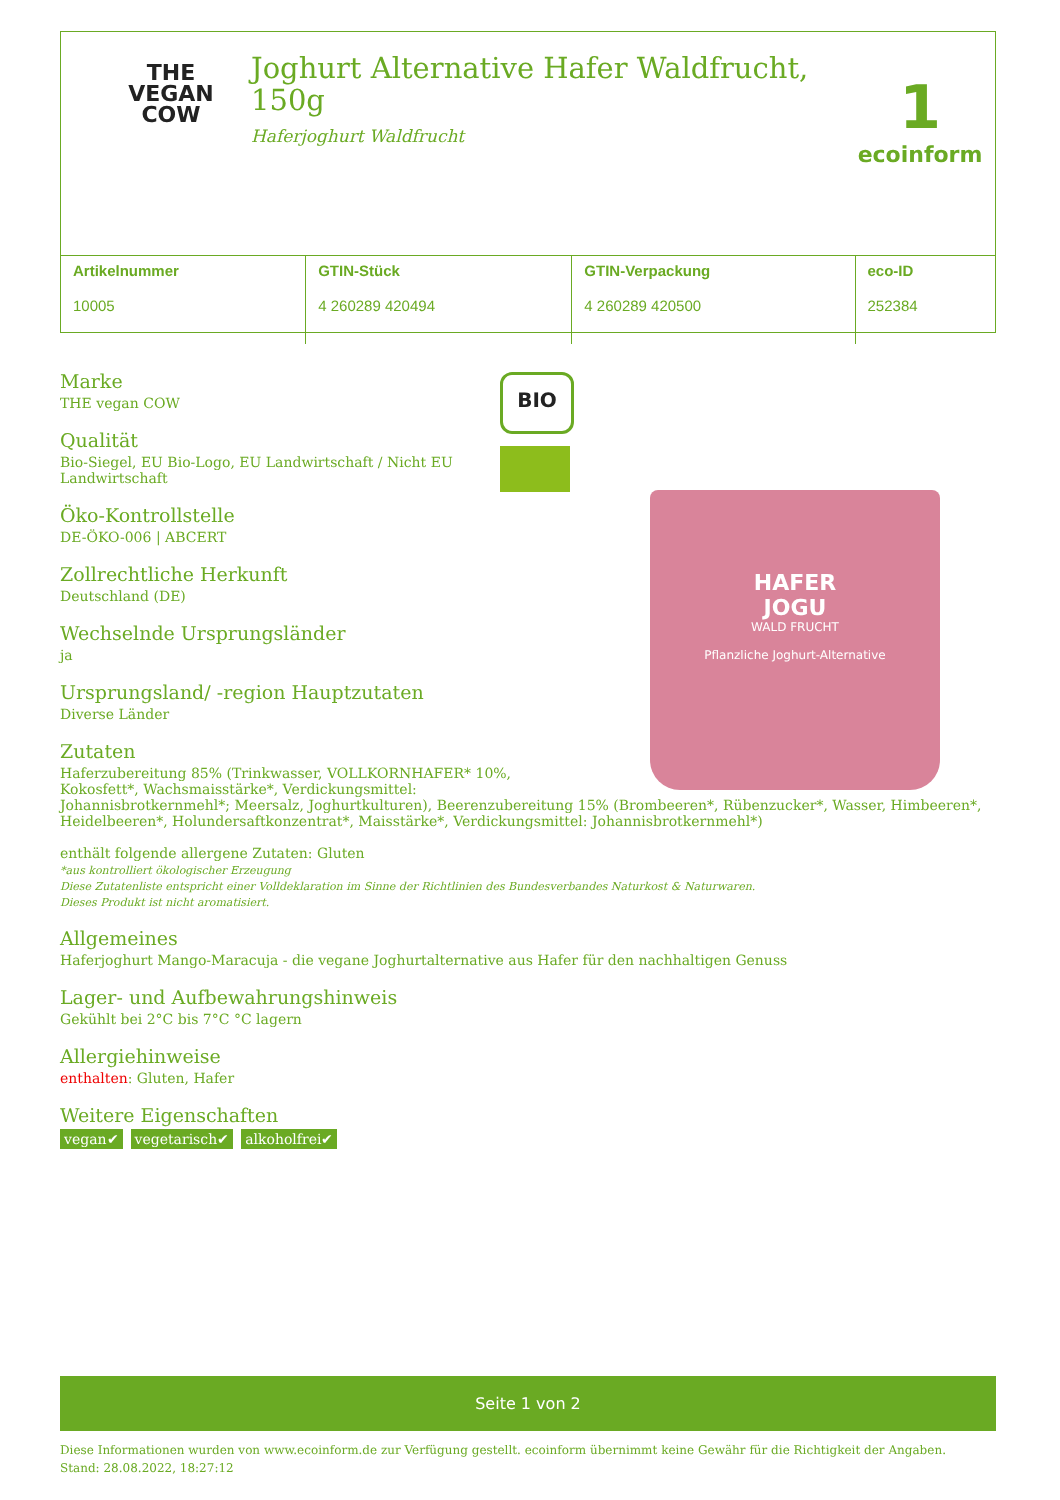THE
VEGAN
COW
Joghurt Alternative Hafer Waldfrucht, 150g
Haferjoghurt Waldfrucht
1
ecoinform
| Artikelnummer 10005 | GTIN-Stück 4 260289 420494 | GTIN-Verpackung 4 260289 420500 | eco-ID 252384 |
Marke
THE vegan COW
Qualität
Bio-Siegel, EU Bio-Logo, EU Landwirtschaft / Nicht EU Landwirtschaft
Öko-Kontrollstelle
DE-ÖKO-006 | ABCERT
Zollrechtliche Herkunft
Deutschland (DE)
Wechselnde Ursprungsländer
ja
Ursprungsland/ -region Hauptzutaten
Diverse Länder
Zutaten
Haferzubereitung 85% (Trinkwasser, VOLLKORNHAFER* 10%,
Kokosfett*, Wachsmaisstärke*, Verdickungsmittel:
Johannisbrotkernmehl*; Meersalz, Joghurtkulturen), Beerenzubereitung 15% (Brombeeren*, Rübenzucker*, Wasser, Himbeeren*, Heidelbeeren*, Holundersaftkonzentrat*, Maisstärke*, Verdickungsmittel: Johannisbrotkernmehl*)
enthält folgende allergene Zutaten: Gluten
*aus kontrolliert ökologischer Erzeugung
Diese Zutatenliste entspricht einer Volldeklaration im Sinne der Richtlinien des Bundesverbandes Naturkost & Naturwaren.
Dieses Produkt ist nicht aromatisiert.
Allgemeines
Haferjoghurt Mango-Maracuja - die vegane Joghurtalternative aus Hafer für den nachhaltigen Genuss
Lager- und Aufbewahrungshinweis
Gekühlt bei 2°C bis 7°C °C lagern
Allergiehinweise
enthalten: Gluten, Hafer
Weitere Eigenschaften
vegan✔ vegetarisch✔ alkoholfrei✔
BIO
HAFER
JOGU
WALD FRUCHT
Pflanzliche Joghurt-Alternative
Seite 1 von 2
Diese Informationen wurden von www.ecoinform.de zur Verfügung gestellt. ecoinform übernimmt keine Gewähr für die Richtigkeit der Angaben.
Stand: 28.08.2022, 18:27:12